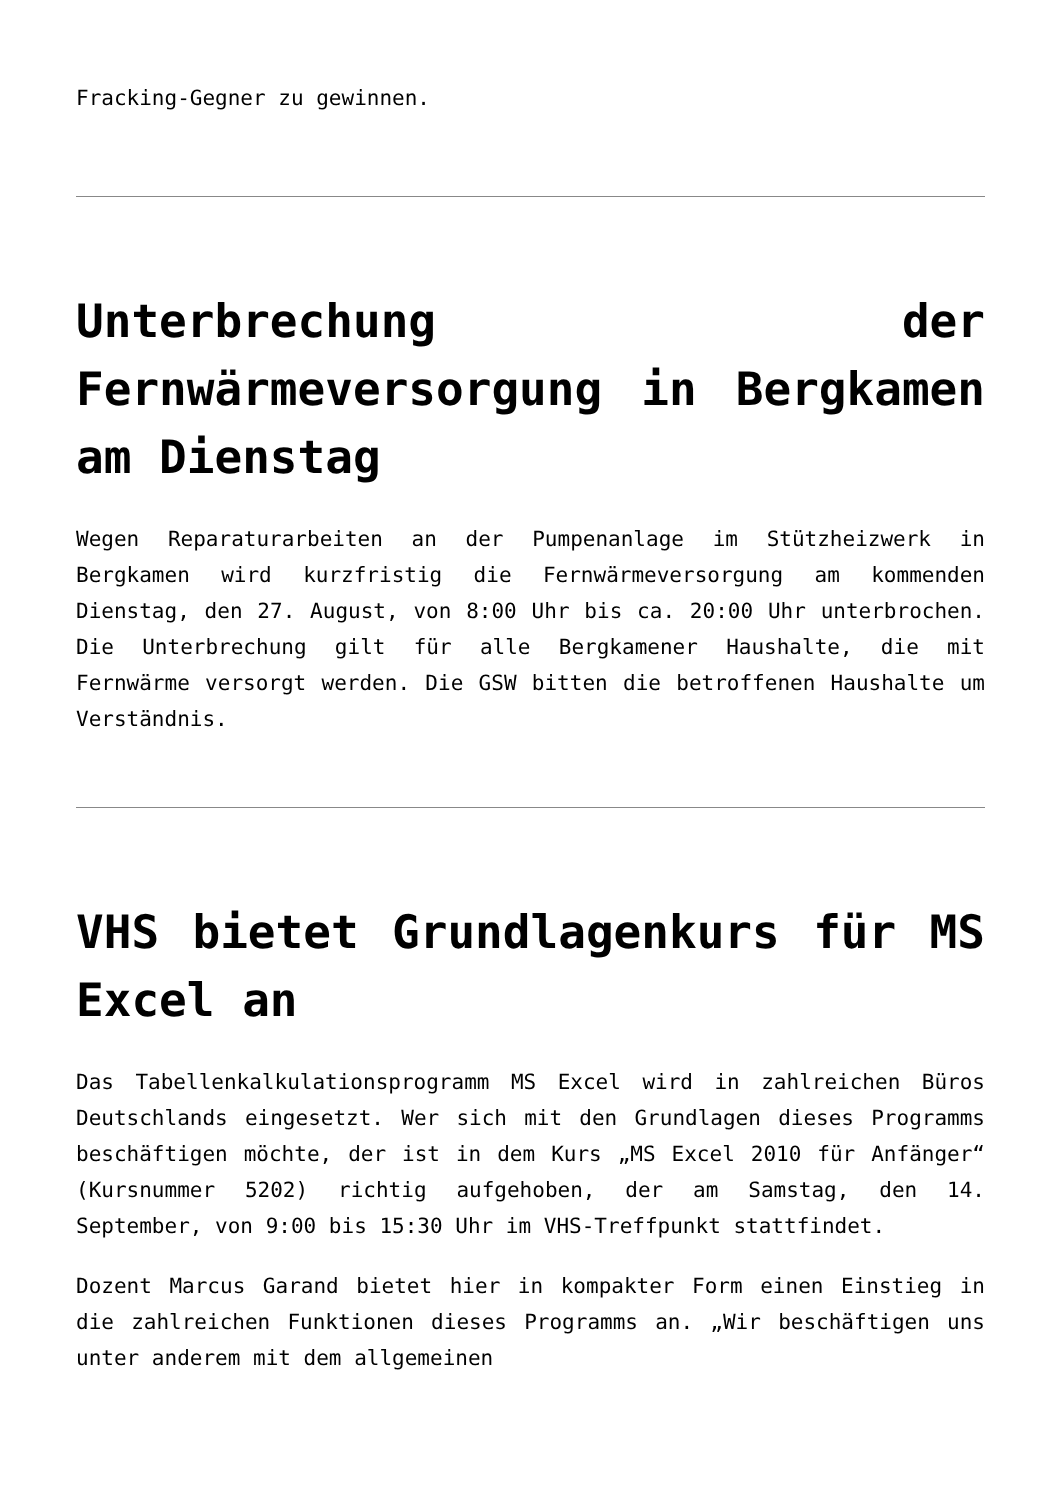Fracking-Gegner zu gewinnen.
Unterbrechung der Fernwärmeversorgung in Bergkamen am Dienstag
Wegen Reparaturarbeiten an der Pumpenanlage im Stützheizwerk in Bergkamen wird kurzfristig die Fernwärmeversorgung am kommenden Dienstag, den 27. August, von 8:00 Uhr bis ca. 20:00 Uhr unterbrochen. Die Unterbrechung gilt für alle Bergkamener Haushalte, die mit Fernwärme versorgt werden. Die GSW bitten die betroffenen Haushalte um Verständnis.
VHS bietet Grundlagenkurs für MS Excel an
Das Tabellenkalkulationsprogramm MS Excel wird in zahlreichen Büros Deutschlands eingesetzt. Wer sich mit den Grundlagen dieses Programms beschäftigen möchte, der ist in dem Kurs „MS Excel 2010 für Anfänger“ (Kursnummer 5202) richtig aufgehoben, der am Samstag, den 14. September, von 9:00 bis 15:30 Uhr im VHS-Treffpunkt stattfindet.
Dozent Marcus Garand bietet hier in kompakter Form einen Einstieg in die zahlreichen Funktionen dieses Programms an. „Wir beschäftigen uns unter anderem mit dem allgemeinen